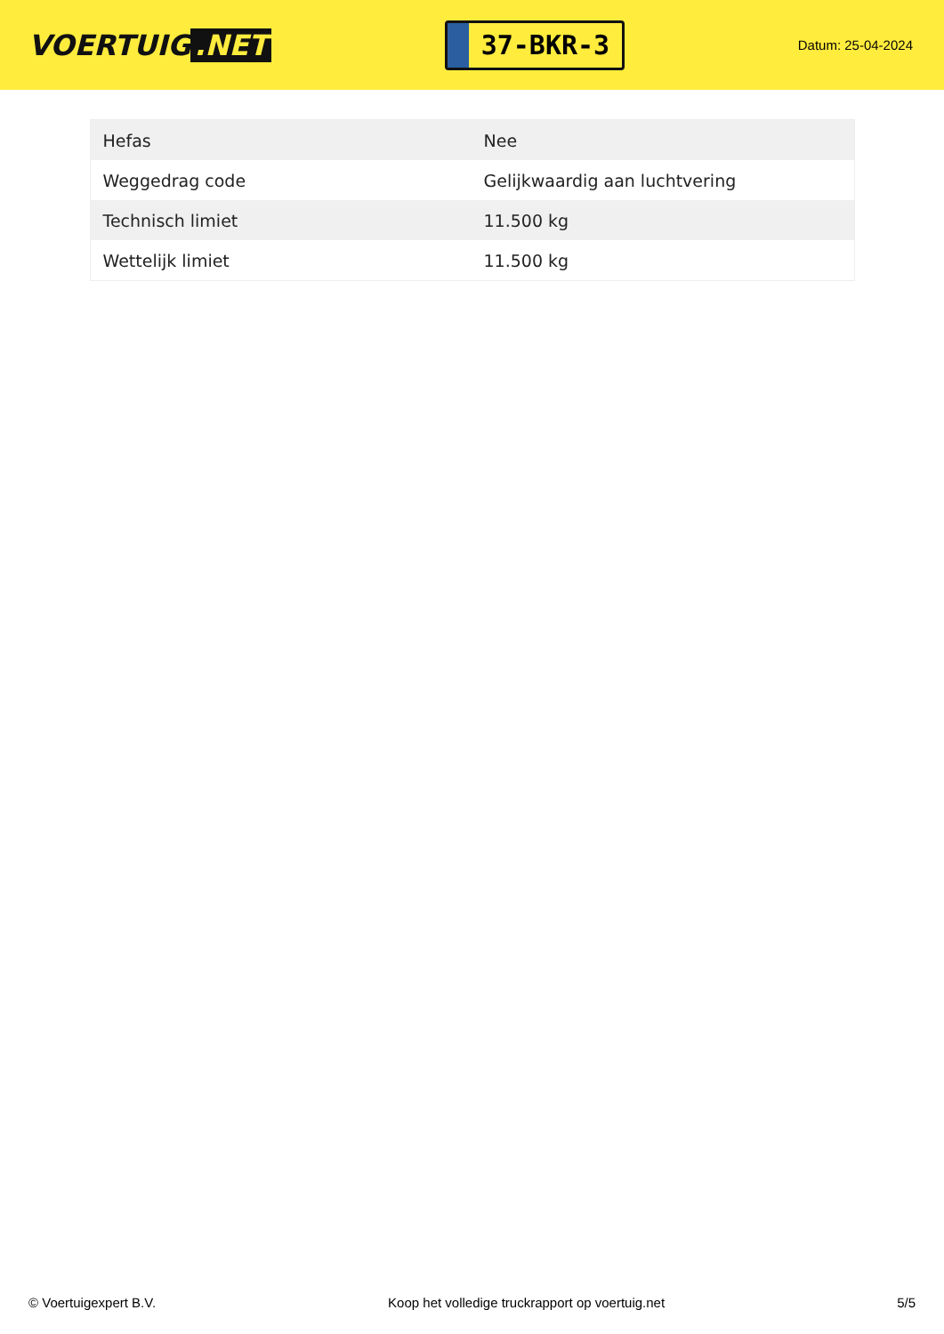VOERTUIG.NET
37-BKR-3
Datum: 25-04-2024
| Hefas | Nee |
| Weggedrag code | Gelijkwaardig aan luchtvering |
| Technisch limiet | 11.500 kg |
| Wettelijk limiet | 11.500 kg |
© Voertuigexpert B.V. Koop het volledige truckrapport op voertuig.net 5/5